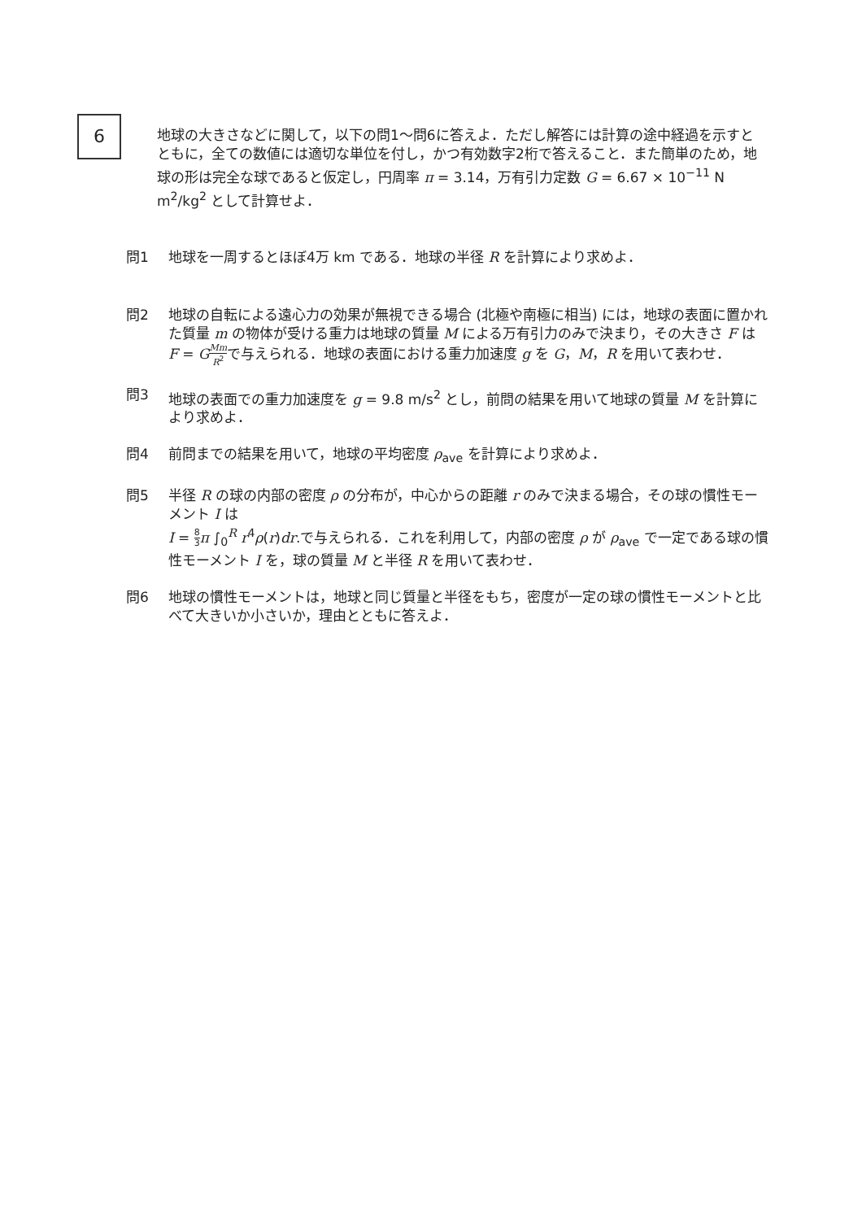6
地球の大きさなどに関して，以下の問1～問6に答えよ．ただし解答には計算の途中経過を示すとともに，全ての数値には適切な単位を付し，かつ有効数字2桁で答えること．また簡単のため，地球の形は完全な球であると仮定し，円周率 π = 3.14，万有引力定数 G = 6.67 × 10<sup>−11</sup> N m<sup>2</sup>/kg<sup>2</sup> として計算せよ．
問1 地球を一周するとほぼ4万 km である．地球の半径 R を計算により求めよ．
問2 地球の自転による遠心力の効果が無視できる場合 (北極や南極に相当) には，地球の表面に置かれた質量 m の物体が受ける重力は地球の質量 M による万有引力のみで決まり，その大きさ F は
F = GMm R<sup>2</sup>で与えられる．地球の表面における重力加速度 g を G，M，R を用いて表わせ．
問3 地球の表面での重力加速度を g = 9.8 m/s<sup>2</sup> とし，前問の結果を用いて地球の質量 M を計算により求めよ．
問4 前問までの結果を用いて，地球の平均密度 ρ<sub>ave</sub> を計算により求めよ．
問5 半径 R の球の内部の密度 ρ の分布が，中心からの距離 r のみで決まる場合，その球の慣性モーメント I は
I = 8 3 π ∫<sub>0</sub><sup>R</sup> r<sup>4</sup>ρ(r)dr.で与えられる．これを利用して，内部の密度 ρ が ρ<sub>ave</sub> で一定である球の慣性モーメント I を，球の質量 M と半径 R を用いて表わせ．
問6 地球の慣性モーメントは，地球と同じ質量と半径をもち，密度が一定の球の慣性モーメントと比べて大きいか小さいか，理由とともに答えよ．